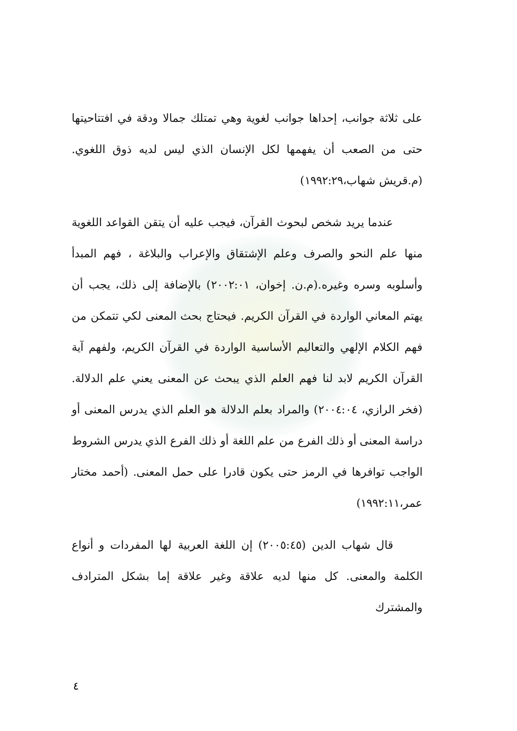على ثلاثة جوانب، إحداها جوانب لغوية وهي تمتلك جمالا ودقة في افتتاحيتها حتى من الصعب أن يفهمها لكل الإنسان الذي ليس لديه ذوق اللغوي. (م.قريش شهاب،١٩٩٢:٢٩)
عندما يريد شخص لبحوث القرآن، فيجب عليه أن يتقن القواعد اللغوية منها علم النحو والصرف وعلم الإشتقاق والإعراب والبلاغة ، فهم المبدأ وأسلوبه وسره وغيره.(م.ن. إخوان، ٢٠٠٢:٠١) بالإضافة إلى ذلك، يجب أن يهتم المعاني الواردة في القرآن الكريم. فيحتاج بحث المعنى لكي تتمكن من فهم الكلام الإلهي والتعاليم الأساسية الواردة في القرآن الكريم، ولفهم آية القرآن الكريم لابد لنا فهم العلم الذي يبحث عن المعنى يعني علم الدلالة.(فخر الرازي، ٢٠٠٤:٠٤) والمراد بعلم الدلالة هو العلم الذي يدرس المعنى أو دراسة المعنى أو ذلك الفرع من علم اللغة أو ذلك الفرع الذي يدرس الشروط الواجب توافرها في الرمز حتى يكون قادرا على حمل المعنى. (أحمد مختار عمر،١٩٩٢:١١)
قال شهاب الدين (٢٠٠٥:٤٥) إن اللغة العربية لها المفردات و أنواع الكلمة والمعنى. كل منها لديه علاقة وغير علاقة إما بشكل المترادف والمشترك
٤